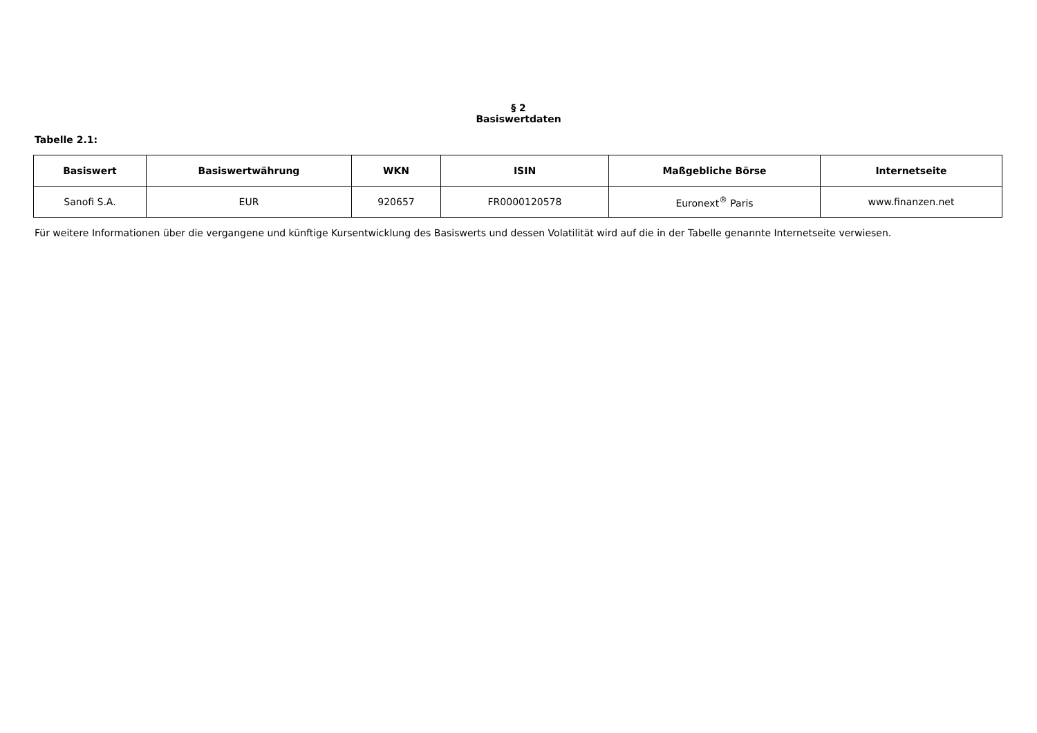§ 2
Basiswertdaten
Tabelle 2.1:
| Basiswert | Basiswertwährung | WKN | ISIN | Maßgebliche Börse | Internetseite |
| --- | --- | --- | --- | --- | --- |
| Sanofi S.A. | EUR | 920657 | FR0000120578 | Euronext<sup>®</sup> Paris | www.finanzen.net |
Für weitere Informationen über die vergangene und künftige Kursentwicklung des Basiswerts und dessen Volatilität wird auf die in der Tabelle genannte Internetseite verwiesen.